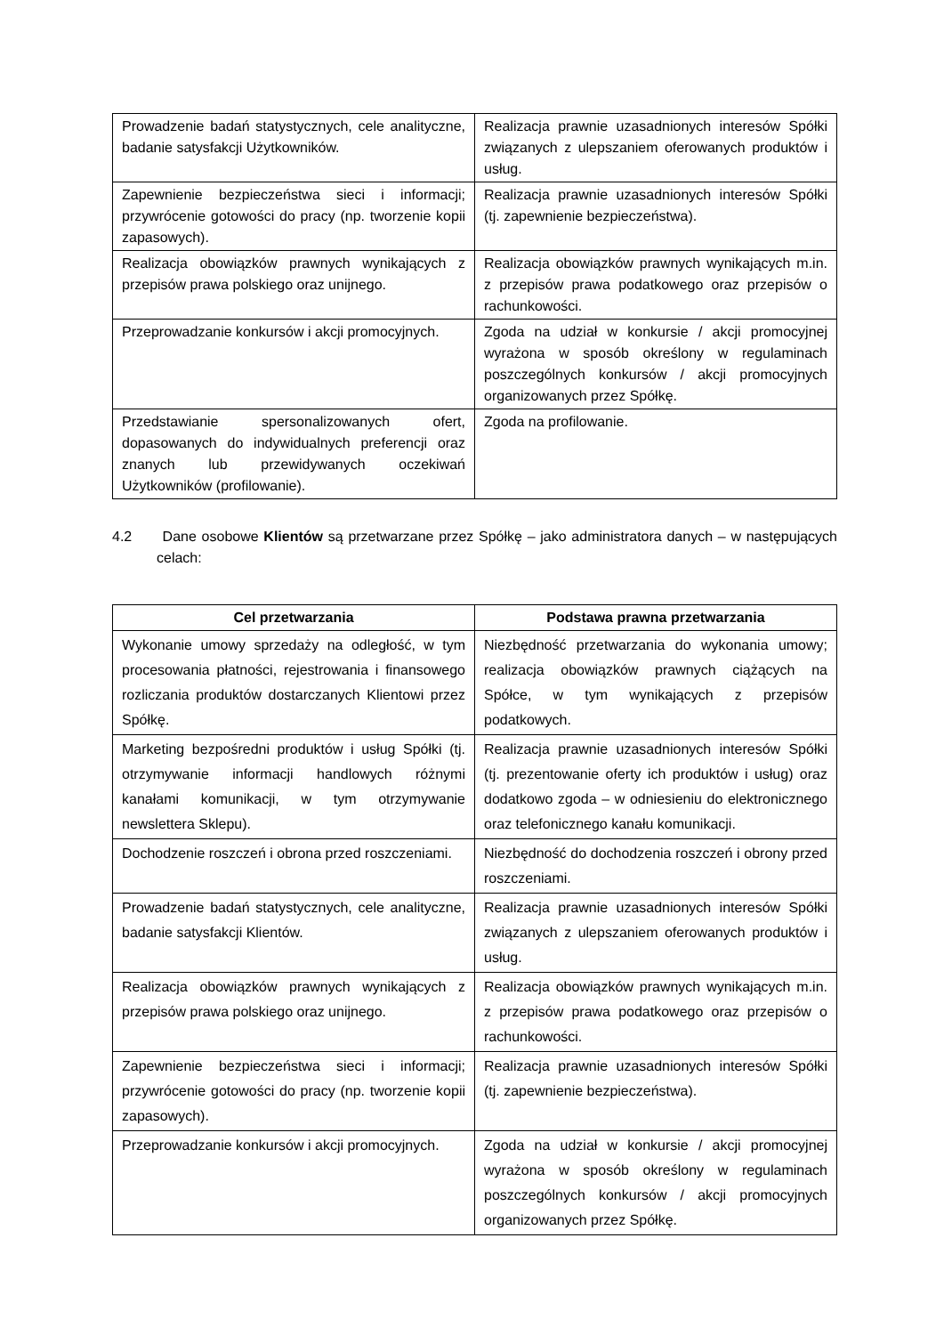| Prowadzenie badań statystycznych, cele analityczne, badanie satysfakcji Użytkowników. | Realizacja prawnie uzasadnionych interesów Spółki związanych z ulepszaniem oferowanych produktów i usług. |
| Zapewnienie bezpieczeństwa sieci i informacji; przywrócenie gotowości do pracy (np. tworzenie kopii zapasowych). | Realizacja prawnie uzasadnionych interesów Spółki (tj. zapewnienie bezpieczeństwa). |
| Realizacja obowiązków prawnych wynikających z przepisów prawa polskiego oraz unijnego. | Realizacja obowiązków prawnych wynikających m.in. z przepisów prawa podatkowego oraz przepisów o rachunkowości. |
| Przeprowadzanie konkursów i akcji promocyjnych. | Zgoda na udział w konkursie / akcji promocyjnej wyrażona w sposób określony w regulaminach poszczególnych konkursów / akcji promocyjnych organizowanych przez Spółkę. |
| Przedstawianie spersonalizowanych ofert, dopasowanych do indywidualnych preferencji oraz znanych lub przewidywanych oczekiwań Użytkowników (profilowanie). | Zgoda na profilowanie. |
4.2 Dane osobowe Klientów są przetwarzane przez Spółkę – jako administratora danych – w następujących celach:
| Cel przetwarzania | Podstawa prawna przetwarzania |
| --- | --- |
| Wykonanie umowy sprzedaży na odległość, w tym procesowania płatności, rejestrowania i finansowego rozliczania produktów dostarczanych Klientowi przez Spółkę. | Niezbędność przetwarzania do wykonania umowy; realizacja obowiązków prawnych ciążących na Spółce, w tym wynikających z przepisów podatkowych. |
| Marketing bezpośredni produktów i usług Spółki (tj. otrzymywanie informacji handlowych różnymi kanałami komunikacji, w tym otrzymywanie newslettera Sklepu). | Realizacja prawnie uzasadnionych interesów Spółki (tj. prezentowanie oferty ich produktów i usług) oraz dodatkowo zgoda – w odniesieniu do elektronicznego oraz telefonicznego kanału komunikacji. |
| Dochodzenie roszczeń i obrona przed roszczeniami. | Niezbędność do dochodzenia roszczeń i obrony przed roszczeniami. |
| Prowadzenie badań statystycznych, cele analityczne, badanie satysfakcji Klientów. | Realizacja prawnie uzasadnionych interesów Spółki związanych z ulepszaniem oferowanych produktów i usług. |
| Realizacja obowiązków prawnych wynikających z przepisów prawa polskiego oraz unijnego. | Realizacja obowiązków prawnych wynikających m.in. z przepisów prawa podatkowego oraz przepisów o rachunkowości. |
| Zapewnienie bezpieczeństwa sieci i informacji; przywrócenie gotowości do pracy (np. tworzenie kopii zapasowych). | Realizacja prawnie uzasadnionych interesów Spółki (tj. zapewnienie bezpieczeństwa). |
| Przeprowadzanie konkursów i akcji promocyjnych. | Zgoda na udział w konkursie / akcji promocyjnej wyrażona w sposób określony w regulaminach poszczególnych konkursów / akcji promocyjnych organizowanych przez Spółkę. |